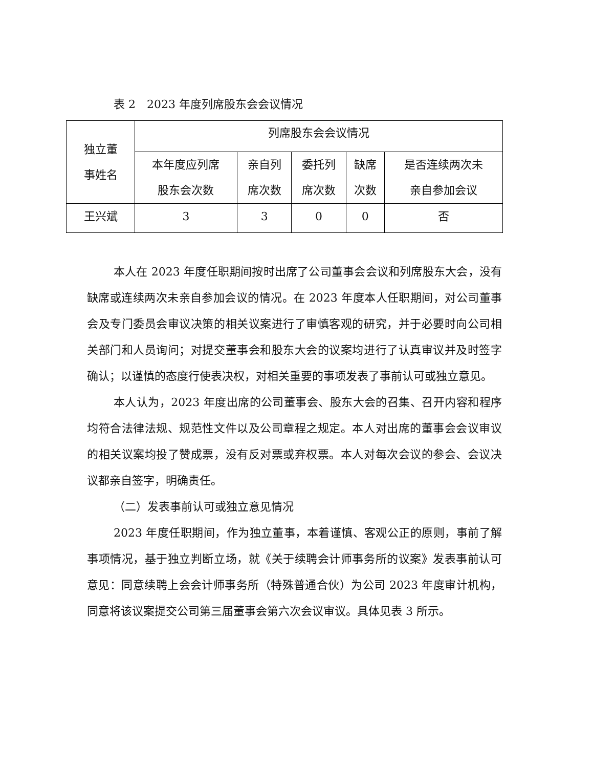表 2　2023 年度列席股东会会议情况
| 独立董 事姓名 | 列席股东会会议情况 | | | | |
| --- | --- | --- | --- | --- | --- |
| | 本年度应列席 股东会次数 | 亲自列 席次数 | 委托列 席次数 | 缺席 次数 | 是否连续两次未 亲自参加会议 |
| 王兴斌 | 3 | 3 | 0 | 0 | 否 |
本人在 2023 年度任职期间按时出席了公司董事会会议和列席股东大会，没有缺席或连续两次未亲自参加会议的情况。在 2023 年度本人任职期间，对公司董事会及专门委员会审议决策的相关议案进行了审慎客观的研究，并于必要时向公司相关部门和人员询问；对提交董事会和股东大会的议案均进行了认真审议并及时签字确认；以谨慎的态度行使表决权，对相关重要的事项发表了事前认可或独立意见。
本人认为，2023 年度出席的公司董事会、股东大会的召集、召开内容和程序均符合法律法规、规范性文件以及公司章程之规定。本人对出席的董事会会议审议的相关议案均投了赞成票，没有反对票或弃权票。本人对每次会议的参会、会议决议都亲自签字，明确责任。
（二）发表事前认可或独立意见情况
2023 年度任职期间，作为独立董事，本着谨慎、客观公正的原则，事前了解事项情况，基于独立判断立场，就《关于续聘会计师事务所的议案》发表事前认可意见：同意续聘上会会计师事务所（特殊普通合伙）为公司 2023 年度审计机构，同意将该议案提交公司第三届董事会第六次会议审议。具体见表 3 所示。